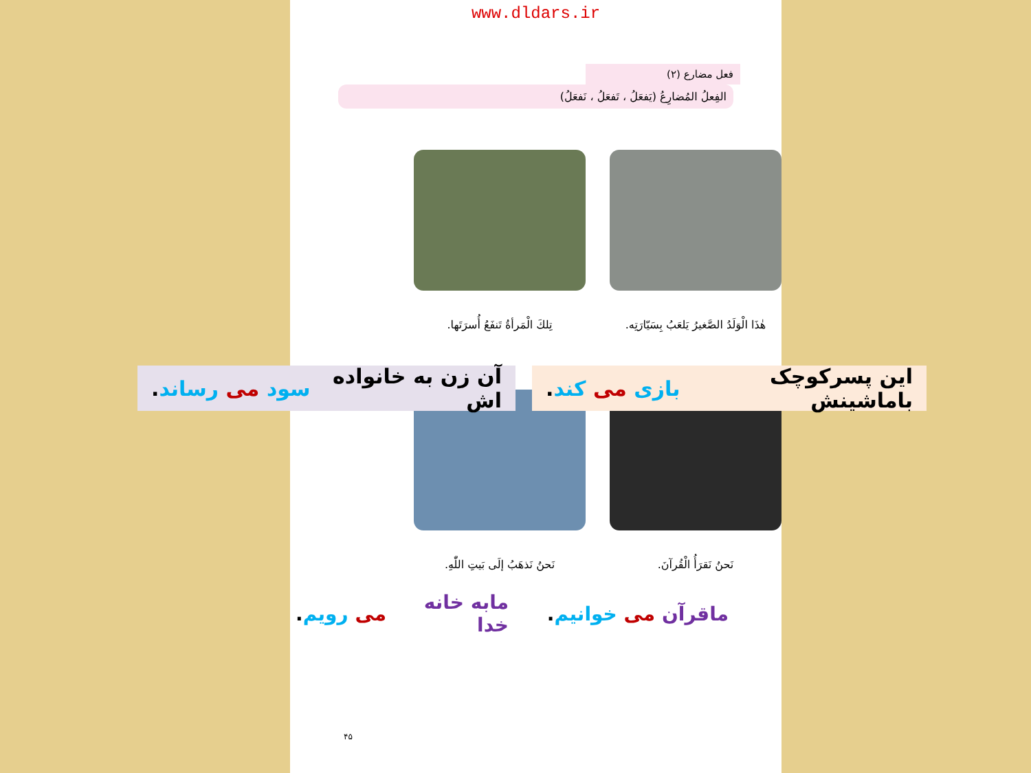www.dldars.ir
فعل مضارع (۲)
الفِعلُ المُضارِعُ (يَفعَلُ ، تَفعَلُ ، نَفعَلُ)
هٰذَا الْوَلَدُ الصَّغيرُ يَلعَبُ بِسَيّارَتِه.
تِلكَ الْمَرأةُ تَنفَعُ أُسرَتَها.
نَحنُ نَقرَأُ الْقُرآنَ.
نَحنُ نَذهَبُ إلَى بَيتِ اللّٰهِ.
این پسرکوچک باماشینش بازی می کند.
آن زن به خانواده اش سود می رساند.
ماقرآن می خوانیم.
مابه خانه خدا می رویم.
۴۵